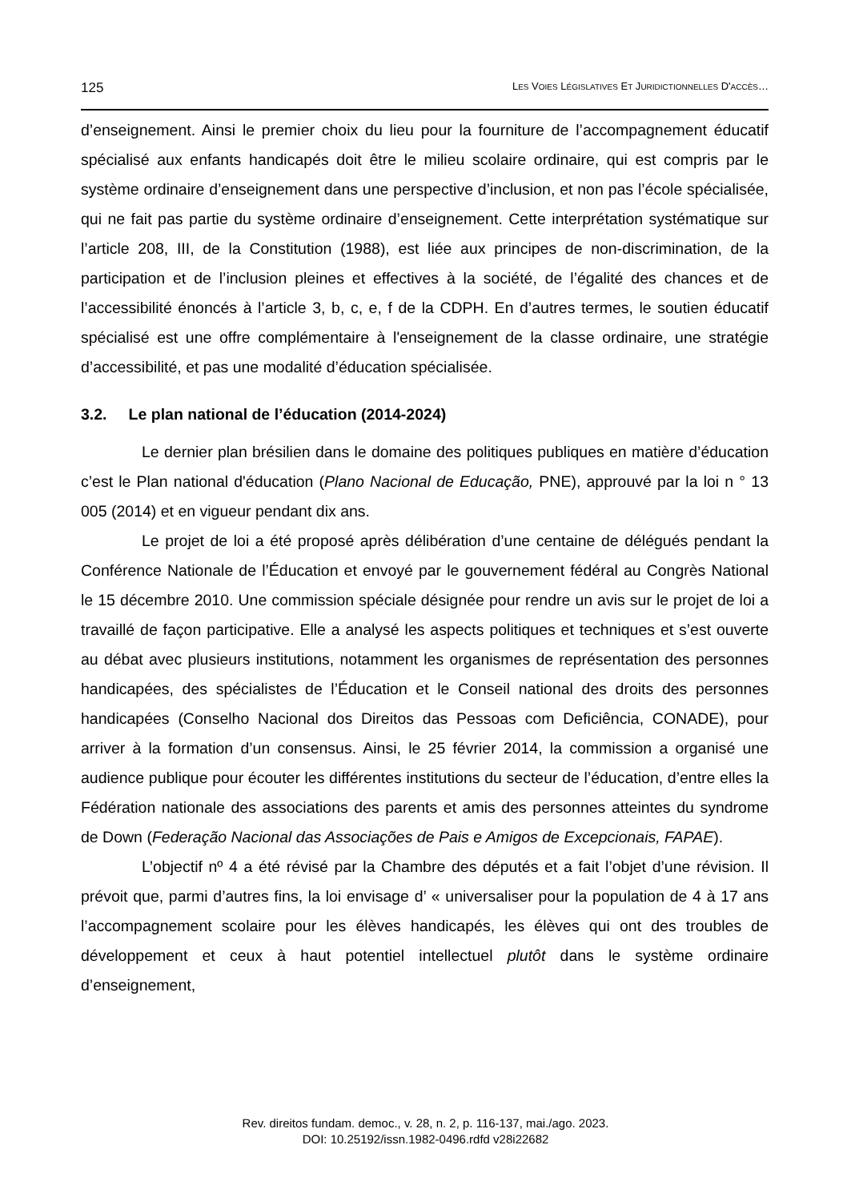125 LES VOIES LÉGISLATIVES ET JURIDICTIONNELLES D'ACCÈS…
d’enseignement. Ainsi le premier choix du lieu pour la fourniture de l’accompagnement éducatif spécialisé aux enfants handicapés doit être le milieu scolaire ordinaire, qui est compris par le système ordinaire d’enseignement dans une perspective d’inclusion, et non pas l’école spécialisée, qui ne fait pas partie du système ordinaire d’enseignement. Cette interprétation systématique sur l’article 208, III, de la Constitution (1988), est liée aux principes de non-discrimination, de la participation et de l’inclusion pleines et effectives à la société, de l’égalité des chances et de l’accessibilité énoncés à l’article 3, b, c, e, f de la CDPH. En d’autres termes, le soutien éducatif spécialisé est une offre complémentaire à l'enseignement de la classe ordinaire, une stratégie d’accessibilité, et pas une modalité d’éducation spécialisée.
3.2. Le plan national de l’éducation (2014-2024)
Le dernier plan brésilien dans le domaine des politiques publiques en matière d’éducation c’est le Plan national d'éducation (Plano Nacional de Educação, PNE), approuvé par la loi n ° 13 005 (2014) et en vigueur pendant dix ans.
Le projet de loi a été proposé après délibération d’une centaine de délégués pendant la Conférence Nationale de l’Éducation et envoyé par le gouvernement fédéral au Congrès National le 15 décembre 2010. Une commission spéciale désignée pour rendre un avis sur le projet de loi a travaillé de façon participative. Elle a analysé les aspects politiques et techniques et s’est ouverte au débat avec plusieurs institutions, notamment les organismes de représentation des personnes handicapées, des spécialistes de l’Éducation et le Conseil national des droits des personnes handicapées (Conselho Nacional dos Direitos das Pessoas com Deficiência, CONADE), pour arriver à la formation d’un consensus. Ainsi, le 25 février 2014, la commission a organisé une audience publique pour écouter les différentes institutions du secteur de l’éducation, d’entre elles la Fédération nationale des associations des parents et amis des personnes atteintes du syndrome de Down (Federação Nacional das Associações de Pais e Amigos de Excepcionais, FAPAE).
L’objectif nº 4 a été révisé par la Chambre des députés et a fait l’objet d’une révision. Il prévoit que, parmi d’autres fins, la loi envisage d’ « universaliser pour la population de 4 à 17 ans l’accompagnement scolaire pour les élèves handicapés, les élèves qui ont des troubles de développement et ceux à haut potentiel intellectuel plutôt dans le système ordinaire d’enseignement,
Rev. direitos fundam. democ., v. 28, n. 2, p. 116-137, mai./ago. 2023.
DOI: 10.25192/issn.1982-0496.rdfd v28i22682